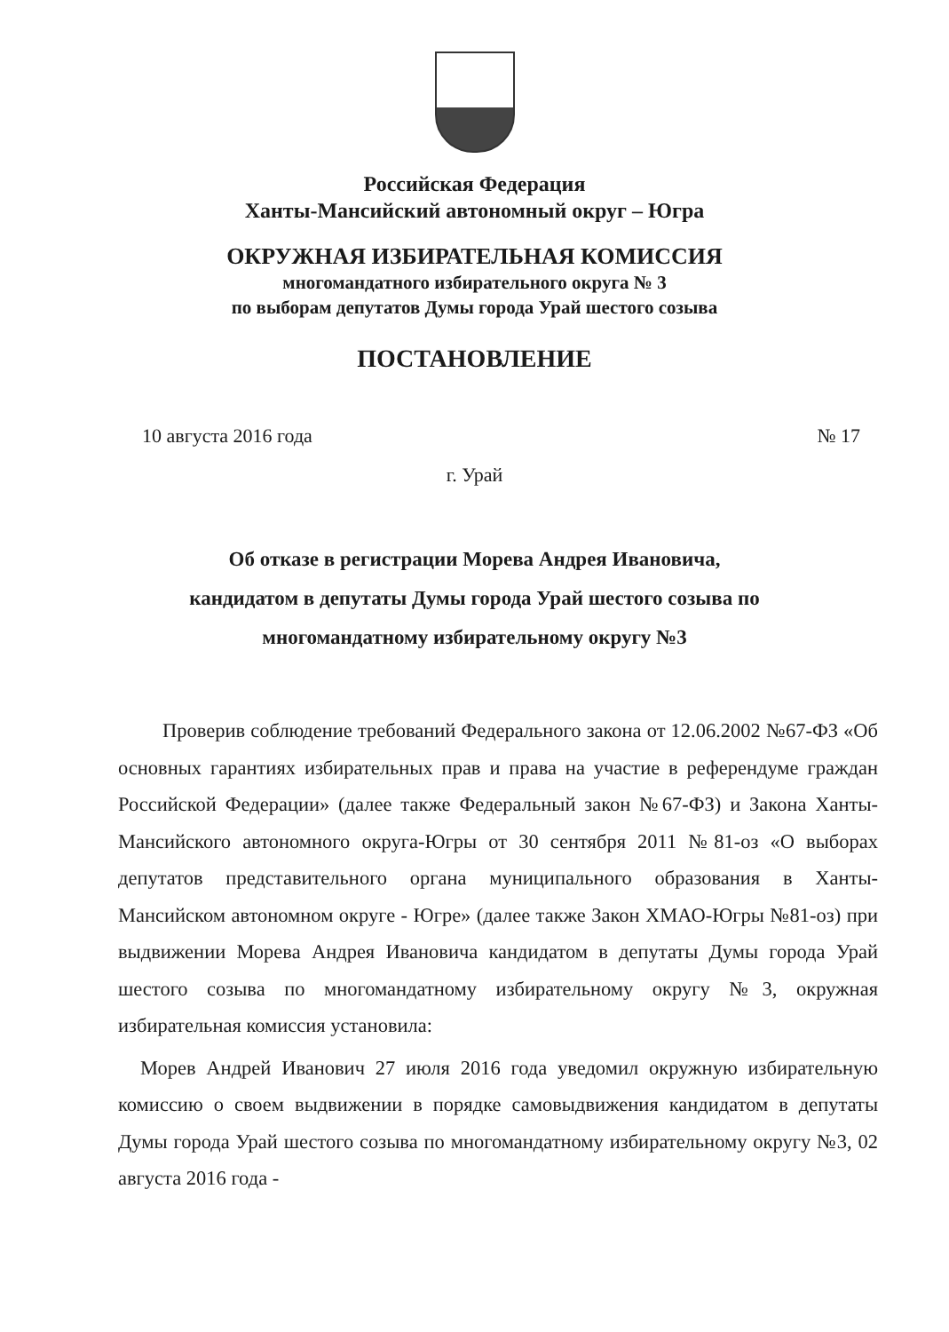Российская Федерация
Ханты-Мансийский автономный округ – Югра
ОКРУЖНАЯ ИЗБИРАТЕЛЬНАЯ КОМИССИЯ
многомандатного избирательного округа № 3
по выборам депутатов Думы города Урай шестого созыва
ПОСТАНОВЛЕНИЕ
10 августа 2016 года № 17
г. Урай
Об отказе в регистрации Морева Андрея Ивановича,
кандидатом в депутаты Думы города Урай шестого созыва по
многомандатному избирательному округу №3
Проверив соблюдение требований Федерального закона от 12.06.2002 №67-ФЗ «Об основных гарантиях избирательных прав и права на участие в референдуме граждан Российской Федерации» (далее также Федеральный закон №67-ФЗ) и Закона Ханты-Мансийского автономного округа-Югры от 30 сентября 2011 №81-оз «О выборах депутатов представительного органа муниципального образования в Ханты-Мансийском автономном округе - Югре» (далее также Закон ХМАО-Югры №81-оз) при выдвижении Морева Андрея Ивановича кандидатом в депутаты Думы города Урай шестого созыва по многомандатному избирательному округу №3, окружная избирательная комиссия установила:
Морев Андрей Иванович 27 июля 2016 года уведомил окружную избирательную комиссию о своем выдвижении в порядке самовыдвижения кандидатом в депутаты Думы города Урай шестого созыва по многомандатному избирательному округу №3, 02 августа 2016 года -